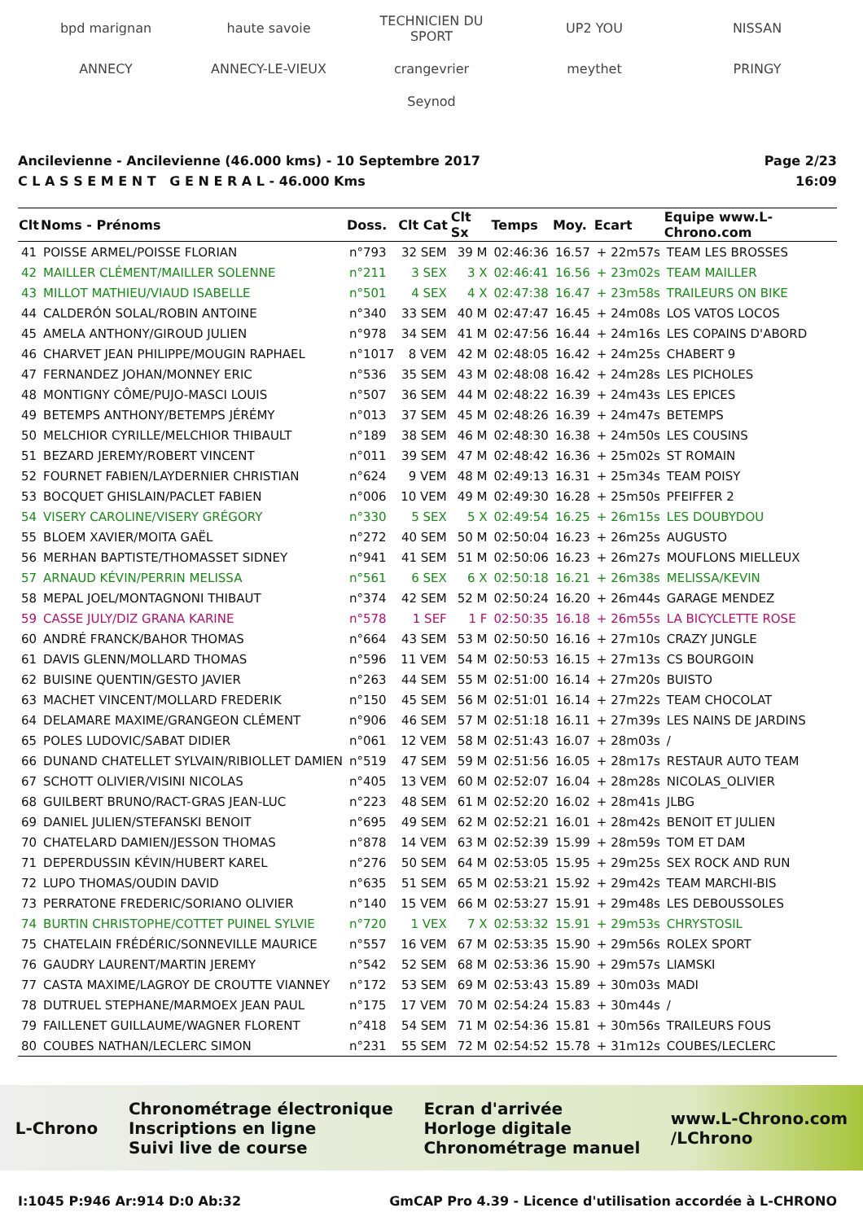bpd marignan haute savoie TECHNICIEN DU SPORT UP2 YOU NISSAN ANNECY ANNECY-LE-VIEUX crangevrier meythet PRINGY Seynod
Ancilevienne - Ancilevienne (46.000 kms) - 10 Septembre 2017
C L A S S E M E N T G E N E R A L - 46.000 Kms
Page 2/23
16:09
| Clt | Noms - Prénoms | Doss. | Clt Cat | Clt Sx | Temps | Moy. | Ecart | Equipe www.L-Chrono.com |
| --- | --- | --- | --- | --- | --- | --- | --- | --- |
| 41 | POISSE ARMEL/POISSE FLORIAN | n°793 | 32 SEM | 39 M | 02:46:36 | 16.57 | + 22m57s | TEAM LES BROSSES |
| 42 | MAILLER CLÉMENT/MAILLER SOLENNE | n°211 | 3 SEX | 3 X | 02:46:41 | 16.56 | + 23m02s | TEAM MAILLER |
| 43 | MILLOT MATHIEU/VIAUD ISABELLE | n°501 | 4 SEX | 4 X | 02:47:38 | 16.47 | + 23m58s | TRAILEURS ON BIKE |
| 44 | CALDERÓN SOLAL/ROBIN ANTOINE | n°340 | 33 SEM | 40 M | 02:47:47 | 16.45 | + 24m08s | LOS VATOS LOCOS |
| 45 | AMELA ANTHONY/GIROUD JULIEN | n°978 | 34 SEM | 41 M | 02:47:56 | 16.44 | + 24m16s | LES COPAINS D'ABORD |
| 46 | CHARVET JEAN PHILIPPE/MOUGIN RAPHAEL | n°1017 | 8 VEM | 42 M | 02:48:05 | 16.42 | + 24m25s | CHABERT 9 |
| 47 | FERNANDEZ JOHAN/MONNEY ERIC | n°536 | 35 SEM | 43 M | 02:48:08 | 16.42 | + 24m28s | LES PICHOLES |
| 48 | MONTIGNY CÔME/PUJO-MASCI LOUIS | n°507 | 36 SEM | 44 M | 02:48:22 | 16.39 | + 24m43s | LES EPICES |
| 49 | BETEMPS ANTHONY/BETEMPS JÉRÉMY | n°013 | 37 SEM | 45 M | 02:48:26 | 16.39 | + 24m47s | BETEMPS |
| 50 | MELCHIOR CYRILLE/MELCHIOR THIBAULT | n°189 | 38 SEM | 46 M | 02:48:30 | 16.38 | + 24m50s | LES COUSINS |
| 51 | BEZARD JEREMY/ROBERT VINCENT | n°011 | 39 SEM | 47 M | 02:48:42 | 16.36 | + 25m02s | ST ROMAIN |
| 52 | FOURNET FABIEN/LAYDERNIER CHRISTIAN | n°624 | 9 VEM | 48 M | 02:49:13 | 16.31 | + 25m34s | TEAM POISY |
| 53 | BOCQUET GHISLAIN/PACLET FABIEN | n°006 | 10 VEM | 49 M | 02:49:30 | 16.28 | + 25m50s | PFEIFFER 2 |
| 54 | VISERY CAROLINE/VISERY GRÉGORY | n°330 | 5 SEX | 5 X | 02:49:54 | 16.25 | + 26m15s | LES DOUBYDOU |
| 55 | BLOEM XAVIER/MOITA GAËL | n°272 | 40 SEM | 50 M | 02:50:04 | 16.23 | + 26m25s | AUGUSTO |
| 56 | MERHAN BAPTISTE/THOMASSET SIDNEY | n°941 | 41 SEM | 51 M | 02:50:06 | 16.23 | + 26m27s | MOUFLONS MIELLEUX |
| 57 | ARNAUD KÉVIN/PERRIN MELISSA | n°561 | 6 SEX | 6 X | 02:50:18 | 16.21 | + 26m38s | MELISSA/KEVIN |
| 58 | MEPAL JOEL/MONTAGNONI THIBAUT | n°374 | 42 SEM | 52 M | 02:50:24 | 16.20 | + 26m44s | GARAGE MENDEZ |
| 59 | CASSE JULY/DIZ GRANA KARINE | n°578 | 1 SEF | 1 F | 02:50:35 | 16.18 | + 26m55s | LA BICYCLETTE ROSE |
| 60 | ANDRÉ FRANCK/BAHOR THOMAS | n°664 | 43 SEM | 53 M | 02:50:50 | 16.16 | + 27m10s | CRAZY JUNGLE |
| 61 | DAVIS GLENN/MOLLARD THOMAS | n°596 | 11 VEM | 54 M | 02:50:53 | 16.15 | + 27m13s | CS BOURGOIN |
| 62 | BUISINE QUENTIN/GESTO JAVIER | n°263 | 44 SEM | 55 M | 02:51:00 | 16.14 | + 27m20s | BUISTO |
| 63 | MACHET VINCENT/MOLLARD FREDERIK | n°150 | 45 SEM | 56 M | 02:51:01 | 16.14 | + 27m22s | TEAM CHOCOLAT |
| 64 | DELAMARE MAXIME/GRANGEON CLÉMENT | n°906 | 46 SEM | 57 M | 02:51:18 | 16.11 | + 27m39s | LES NAINS DE JARDINS |
| 65 | POLES LUDOVIC/SABAT DIDIER | n°061 | 12 VEM | 58 M | 02:51:43 | 16.07 | + 28m03s | / |
| 66 | DUNAND CHATELLET SYLVAIN/RIBIOLLET DAMIEN | n°519 | 47 SEM | 59 M | 02:51:56 | 16.05 | + 28m17s | RESTAUR AUTO TEAM |
| 67 | SCHOTT OLIVIER/VISINI NICOLAS | n°405 | 13 VEM | 60 M | 02:52:07 | 16.04 | + 28m28s | NICOLAS_OLIVIER |
| 68 | GUILBERT BRUNO/RACT-GRAS JEAN-LUC | n°223 | 48 SEM | 61 M | 02:52:20 | 16.02 | + 28m41s | JLBG |
| 69 | DANIEL JULIEN/STEFANSKI BENOIT | n°695 | 49 SEM | 62 M | 02:52:21 | 16.01 | + 28m42s | BENOIT ET JULIEN |
| 70 | CHATELARD DAMIEN/JESSON THOMAS | n°878 | 14 VEM | 63 M | 02:52:39 | 15.99 | + 28m59s | TOM ET DAM |
| 71 | DEPERDUSSIN KÉVIN/HUBERT KAREL | n°276 | 50 SEM | 64 M | 02:53:05 | 15.95 | + 29m25s | SEX ROCK AND RUN |
| 72 | LUPO THOMAS/OUDIN DAVID | n°635 | 51 SEM | 65 M | 02:53:21 | 15.92 | + 29m42s | TEAM MARCHI-BIS |
| 73 | PERRATONE FREDERIC/SORIANO OLIVIER | n°140 | 15 VEM | 66 M | 02:53:27 | 15.91 | + 29m48s | LES DEBOUSSOLES |
| 74 | BURTIN CHRISTOPHE/COTTET PUINEL SYLVIE | n°720 | 1 VEX | 7 X | 02:53:32 | 15.91 | + 29m53s | CHRYSTOSIL |
| 75 | CHATELAIN FRÉDÉRIC/SONNEVILLE MAURICE | n°557 | 16 VEM | 67 M | 02:53:35 | 15.90 | + 29m56s | ROLEX SPORT |
| 76 | GAUDRY LAURENT/MARTIN JEREMY | n°542 | 52 SEM | 68 M | 02:53:36 | 15.90 | + 29m57s | LIAMSKI |
| 77 | CASTA MAXIME/LAGROY DE CROUTTE VIANNEY | n°172 | 53 SEM | 69 M | 02:53:43 | 15.89 | + 30m03s | MADI |
| 78 | DUTRUEL STEPHANE/MARMOEX JEAN PAUL | n°175 | 17 VEM | 70 M | 02:54:24 | 15.83 | + 30m44s | / |
| 79 | FAILLENET GUILLAUME/WAGNER FLORENT | n°418 | 54 SEM | 71 M | 02:54:36 | 15.81 | + 30m56s | TRAILEURS FOUS |
| 80 | COUBES NATHAN/LECLERC SIMON | n°231 | 55 SEM | 72 M | 02:54:52 | 15.78 | + 31m12s | COUBES/LECLERC |
L-Chrono Chronométrage électronique
Inscriptions en ligne
Suivi live de course Ecran d'arrivée
Horloge digitale
Chronométrage manuel www.L-Chrono.com
/LChrono
I:1045 P:946 Ar:914 D:0 Ab:32 GmCAP Pro 4.39 - Licence d'utilisation accordée à L-CHRONO